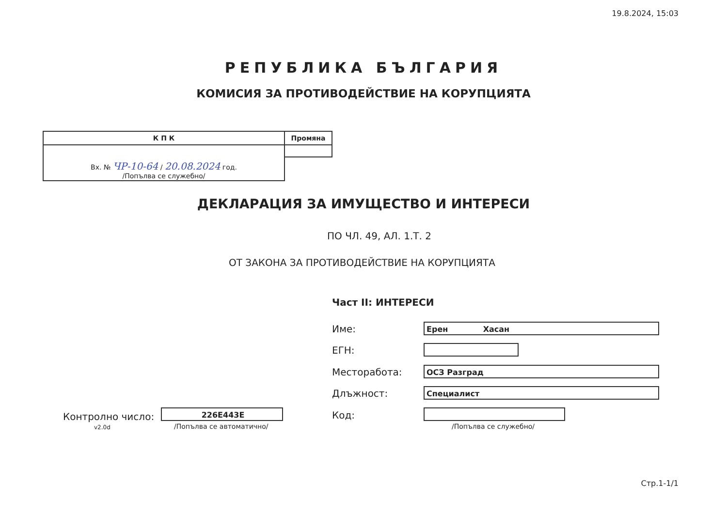19.8.2024, 15:03
РЕПУБЛИКА БЪЛГАРИЯ
КОМИСИЯ ЗА ПРОТИВОДЕЙСТВИЕ НА КОРУПЦИЯТА
| К П К | Промяна |
| --- | --- |
| Вх. № ЧР-10-64 / 20.08.2024 год. /Попълва се служебно/ | |
ДЕКЛАРАЦИЯ ЗА ИМУЩЕСТВО И ИНТЕРЕСИ
ПО ЧЛ. 49, АЛ. 1.Т. 2
ОТ ЗАКОНА ЗА ПРОТИВОДЕЙСТВИЕ НА КОРУПЦИЯТА
Част II: ИНТЕРЕСИ
Име: Ерен Хасан
ЕГН:
Месторабота: ОСЗ Разград
Длъжност: Специалист
Код:
/Попълва се служебно/
Контролно число:
v2.0d
226E443E
/Попълва се автоматично/
Стр.1-1/1